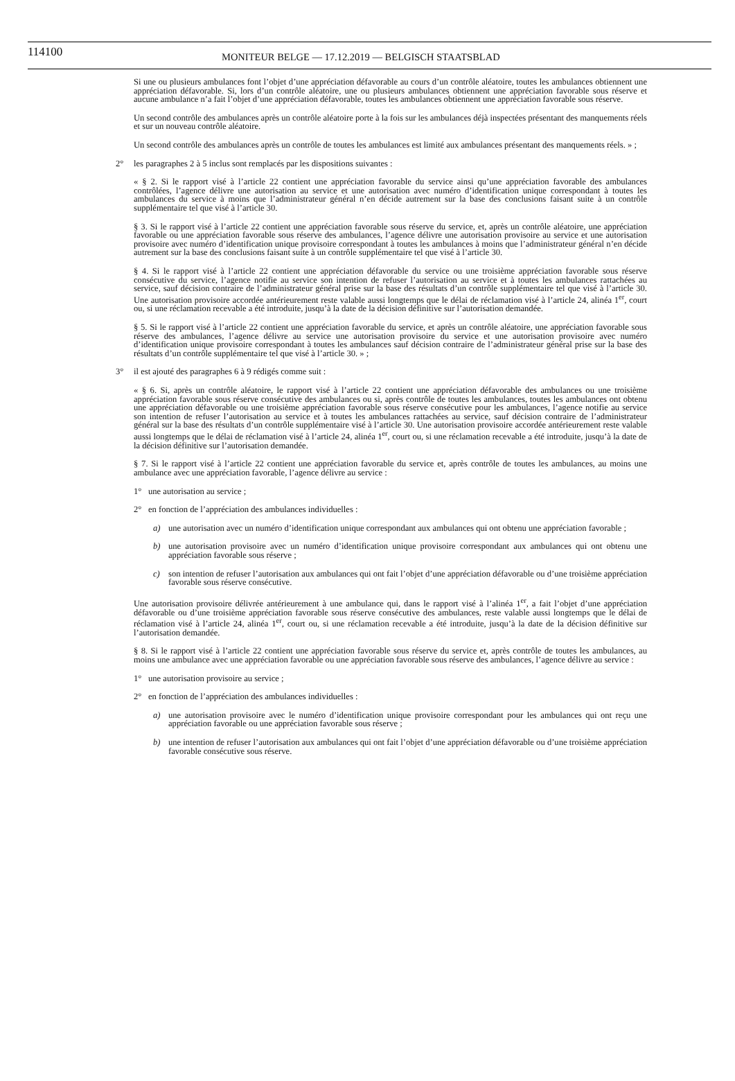114100 MONITEUR BELGE — 17.12.2019 — BELGISCH STAATSBLAD
Si une ou plusieurs ambulances font l’objet d’une appréciation défavorable au cours d’un contrôle aléatoire, toutes les ambulances obtiennent une appréciation défavorable. Si, lors d’un contrôle aléatoire, une ou plusieurs ambulances obtiennent une appréciation favorable sous réserve et aucune ambulance n’a fait l’objet d’une appréciation défavorable, toutes les ambulances obtiennent une appréciation favorable sous réserve.
Un second contrôle des ambulances après un contrôle aléatoire porte à la fois sur les ambulances déjà inspectées présentant des manquements réels et sur un nouveau contrôle aléatoire.
Un second contrôle des ambulances après un contrôle de toutes les ambulances est limité aux ambulances présentant des manquements réels. » ;
2° les paragraphes 2 à 5 inclus sont remplacés par les dispositions suivantes :
« § 2. Si le rapport visé à l’article 22 contient une appréciation favorable du service ainsi qu’une appréciation favorable des ambulances contrôlées, l’agence délivre une autorisation au service et une autorisation avec numéro d’identification unique correspondant à toutes les ambulances du service à moins que l’administrateur général n’en décide autrement sur la base des conclusions faisant suite à un contrôle supplémentaire tel que visé à l’article 30.
§ 3. Si le rapport visé à l’article 22 contient une appréciation favorable sous réserve du service, et, après un contrôle aléatoire, une appréciation favorable ou une appréciation favorable sous réserve des ambulances, l’agence délivre une autorisation provisoire au service et une autorisation provisoire avec numéro d’identification unique provisoire correspondant à toutes les ambulances à moins que l’administrateur général n’en décide autrement sur la base des conclusions faisant suite à un contrôle supplémentaire tel que visé à l’article 30.
§ 4. Si le rapport visé à l’article 22 contient une appréciation défavorable du service ou une troisième appréciation favorable sous réserve consécutive du service, l’agence notifie au service son intention de refuser l’autorisation au service et à toutes les ambulances rattachées au service, sauf décision contraire de l’administrateur général prise sur la base des résultats d’un contrôle supplémentaire tel que visé à l’article 30. Une autorisation provisoire accordée antérieurement reste valable aussi longtemps que le délai de réclamation visé à l’article 24, alinéa 1<sup>er</sup>, court ou, si une réclamation recevable a été introduite, jusqu’à la date de la décision définitive sur l’autorisation demandée.
§ 5. Si le rapport visé à l’article 22 contient une appréciation favorable du service, et après un contrôle aléatoire, une appréciation favorable sous réserve des ambulances, l’agence délivre au service une autorisation provisoire du service et une autorisation provisoire avec numéro d’identification unique provisoire correspondant à toutes les ambulances sauf décision contraire de l’administrateur général prise sur la base des résultats d’un contrôle supplémentaire tel que visé à l’article 30. » ;
3° il est ajouté des paragraphes 6 à 9 rédigés comme suit :
« § 6. Si, après un contrôle aléatoire, le rapport visé à l’article 22 contient une appréciation défavorable des ambulances ou une troisième appréciation favorable sous réserve consécutive des ambulances ou si, après contrôle de toutes les ambulances, toutes les ambulances ont obtenu une appréciation défavorable ou une troisième appréciation favorable sous réserve consécutive pour les ambulances, l’agence notifie au service son intention de refuser l’autorisation au service et à toutes les ambulances rattachées au service, sauf décision contraire de l’administrateur général sur la base des résultats d’un contrôle supplémentaire visé à l’article 30. Une autorisation provisoire accordée antérieurement reste valable aussi longtemps que le délai de réclamation visé à l’article 24, alinéa 1<sup>er</sup>, court ou, si une réclamation recevable a été introduite, jusqu’à la date de la décision définitive sur l’autorisation demandée.
§ 7. Si le rapport visé à l’article 22 contient une appréciation favorable du service et, après contrôle de toutes les ambulances, au moins une ambulance avec une appréciation favorable, l’agence délivre au service :
1° une autorisation au service ;
2° en fonction de l’appréciation des ambulances individuelles :
a) une autorisation avec un numéro d’identification unique correspondant aux ambulances qui ont obtenu une appréciation favorable ;
b) une autorisation provisoire avec un numéro d’identification unique provisoire correspondant aux ambulances qui ont obtenu une appréciation favorable sous réserve ;
c) son intention de refuser l’autorisation aux ambulances qui ont fait l’objet d’une appréciation défavorable ou d’une troisième appréciation favorable sous réserve consécutive.
Une autorisation provisoire délivrée antérieurement à une ambulance qui, dans le rapport visé à l’alinéa 1<sup>er</sup>, a fait l’objet d’une appréciation défavorable ou d’une troisième appréciation favorable sous réserve consécutive des ambulances, reste valable aussi longtemps que le délai de réclamation visé à l’article 24, alinéa 1<sup>er</sup>, court ou, si une réclamation recevable a été introduite, jusqu’à la date de la décision définitive sur l’autorisation demandée.
§ 8. Si le rapport visé à l’article 22 contient une appréciation favorable sous réserve du service et, après contrôle de toutes les ambulances, au moins une ambulance avec une appréciation favorable ou une appréciation favorable sous réserve des ambulances, l’agence délivre au service :
1° une autorisation provisoire au service ;
2° en fonction de l’appréciation des ambulances individuelles :
a) une autorisation provisoire avec le numéro d’identification unique provisoire correspondant pour les ambulances qui ont reçu une appréciation favorable ou une appréciation favorable sous réserve ;
b) une intention de refuser l’autorisation aux ambulances qui ont fait l’objet d’une appréciation défavorable ou d’une troisième appréciation favorable consécutive sous réserve.